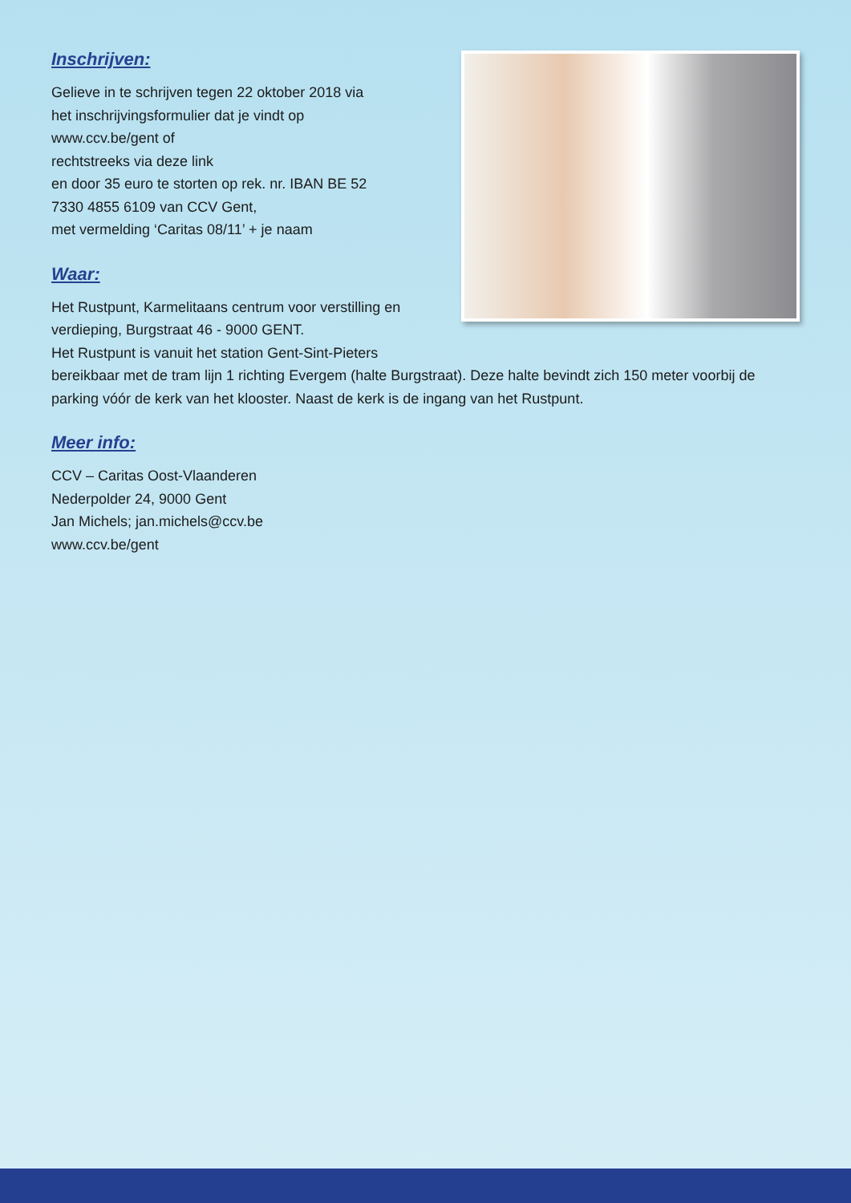Inschrijven:
Gelieve in te schrijven tegen 22 oktober 2018 via
het inschrijvingsformulier dat je vindt op
www.ccv.be/gent of
rechtstreeks via deze link
en door 35 euro te storten op rek. nr. IBAN BE 52
7330 4855 6109 van CCV Gent,
met vermelding ‘Caritas 08/11’ + je naam
Waar:
Het Rustpunt, Karmelitaans centrum voor verstilling en
verdieping, Burgstraat 46 - 9000 GENT.
Het Rustpunt is vanuit het station Gent-Sint-Pieters
bereikbaar met de tram lijn 1 richting Evergem (halte Burgstraat). Deze halte bevindt zich 150 meter voorbij de parking vóór de kerk van het klooster. Naast de kerk is de ingang van het Rustpunt.
Meer info:
CCV – Caritas Oost-Vlaanderen
Nederpolder 24, 9000 Gent
Jan Michels; jan.michels@ccv.be
www.ccv.be/gent